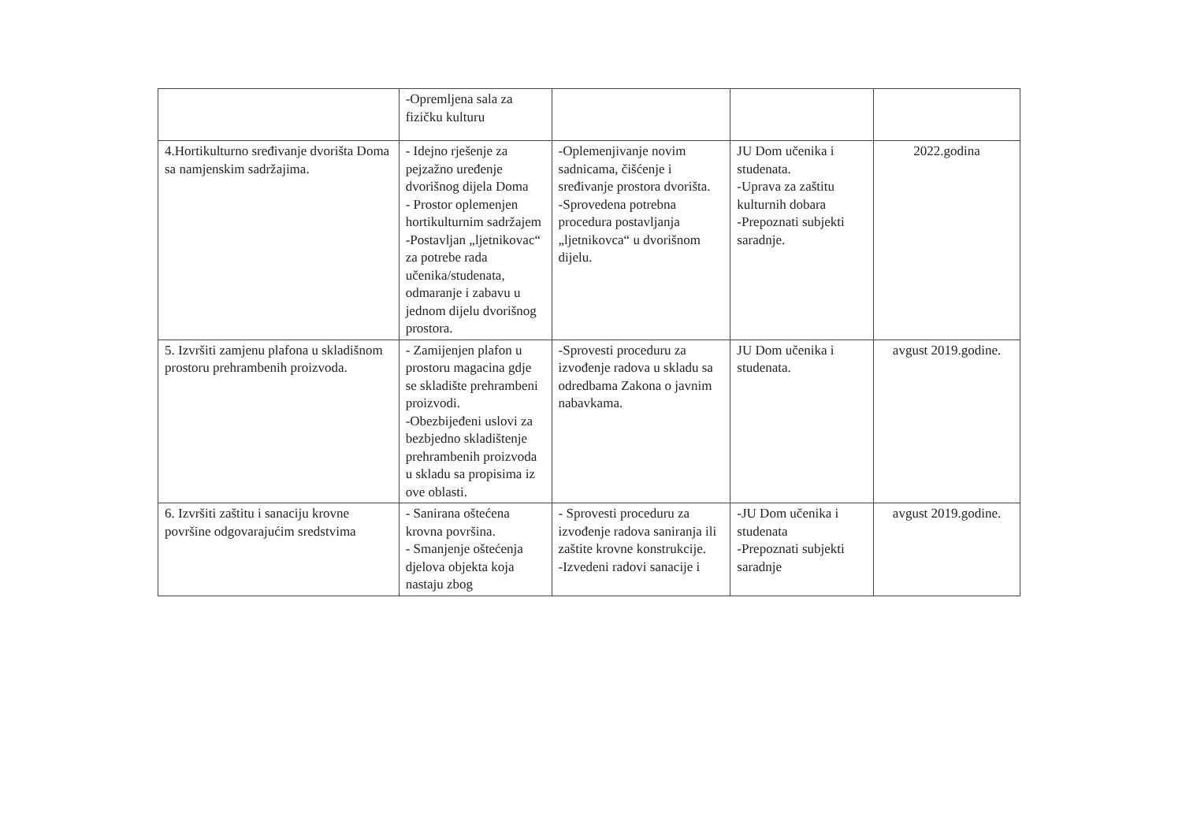| | -Opremljena sala za fizičku kulturu | | | |
| 4.Hortikulturno sređivanje dvorišta Doma sa namjenskim sadržajima. | - Idejno rješenje za pejzažno uređenje dvorišnog dijela Doma - Prostor oplemenjen hortikulturnim sadržajem -Postavljan „ljetnikovac“ za potrebe rada učenika/studenata, odmaranje i zabavu u jednom dijelu dvorišnog prostora. | -Oplemenjivanje novim sadnicama, čišćenje i sređivanje prostora dvorišta. -Sprovedena potrebna procedura postavljanja „ljetnikovca“ u dvorišnom dijelu. | JU Dom učenika i studenata. -Uprava za zaštitu kulturnih dobara -Prepoznati subjekti saradnje. | 2022.godina |
| 5. Izvršiti zamjenu plafona u skladišnom prostoru prehrambenih proizvoda. | - Zamijenjen plafon u prostoru magacina gdje se skladište prehrambeni proizvodi. -Obezbijeđeni uslovi za bezbjedno skladištenje prehrambenih proizvoda u skladu sa propisima iz ove oblasti. | -Sprovesti proceduru za izvođenje radova u skladu sa odredbama Zakona o javnim nabavkama. | JU Dom učenika i studenata. | avgust 2019.godine. |
| 6. Izvršiti zaštitu i sanaciju krovne površine odgovarajućim sredstvima | - Sanirana oštećena krovna površina. - Smanjenje oštećenja djelova objekta koja nastaju zbog | - Sprovesti proceduru za izvođenje radova saniranja ili zaštite krovne konstrukcije. -Izvedeni radovi sanacije i | -JU Dom učenika i studenata -Prepoznati subjekti saradnje | avgust 2019.godine. |